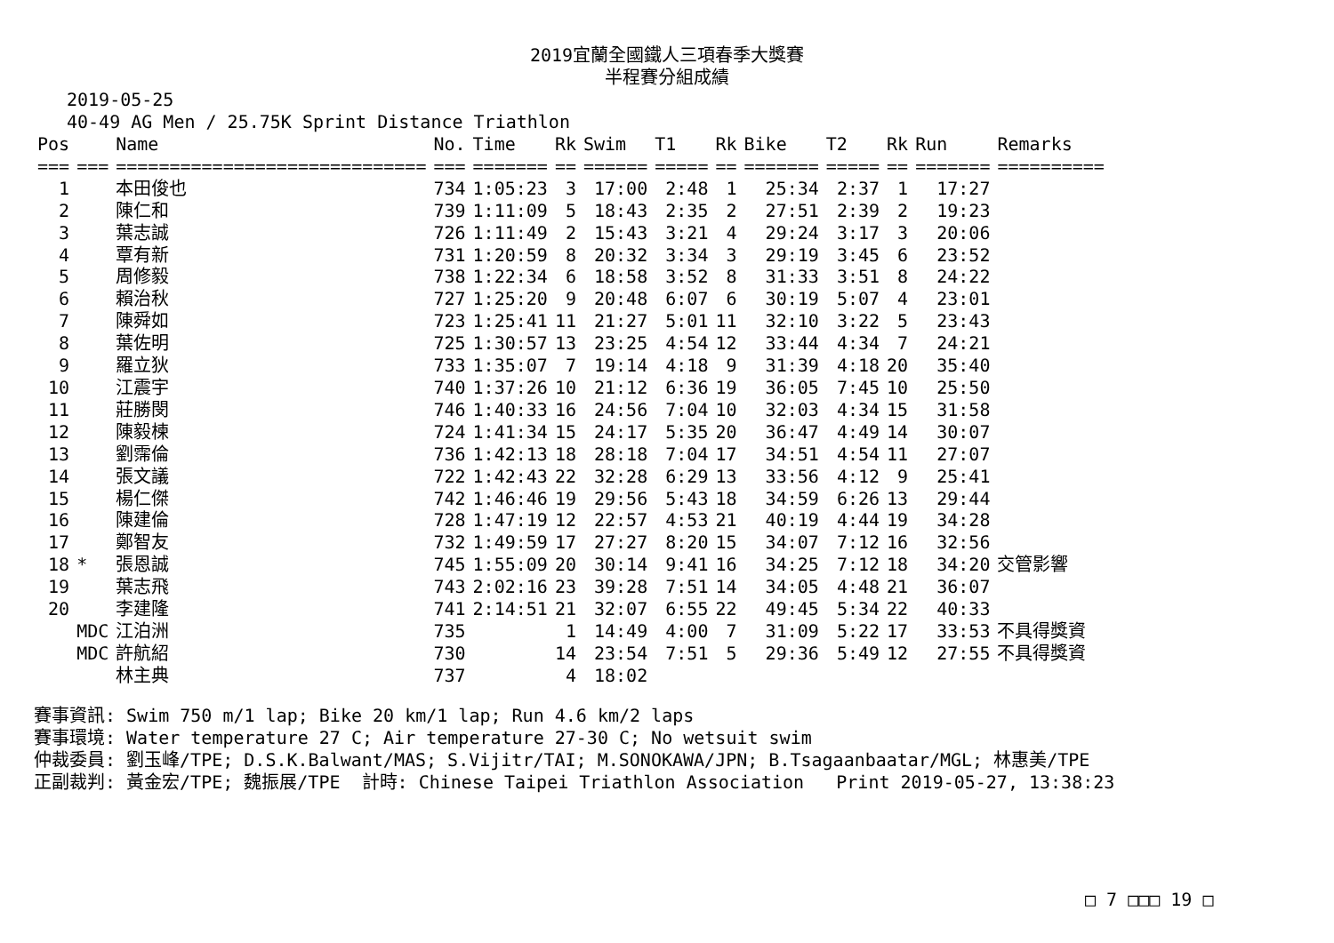2019宜蘭全國鐵人三項春季大獎賽
半程賽分組成績
2019-05-25
40-49 AG Men / 25.75K Sprint Distance Triathlon
| Pos | | Name | No. | Time | Rk | Swim | T1 | Rk | Bike | T2 | Rk | Run | Remarks |
| --- | --- | --- | --- | --- | --- | --- | --- | --- | --- | --- | --- | --- | --- |
| === | === | ============================= | === | ======= | == | ====== | ===== | == | ======= | ===== | == | ======= | ========== |
| 1 | | 本田俊也 | 734 | 1:05:23 | 3 | 17:00 | 2:48 | 1 | 25:34 | 2:37 | 1 | 17:27 | |
| 2 | | 陳仁和 | 739 | 1:11:09 | 5 | 18:43 | 2:35 | 2 | 27:51 | 2:39 | 2 | 19:23 | |
| 3 | | 葉志誠 | 726 | 1:11:49 | 2 | 15:43 | 3:21 | 4 | 29:24 | 3:17 | 3 | 20:06 | |
| 4 | | 覃有新 | 731 | 1:20:59 | 8 | 20:32 | 3:34 | 3 | 29:19 | 3:45 | 6 | 23:52 | |
| 5 | | 周修毅 | 738 | 1:22:34 | 6 | 18:58 | 3:52 | 8 | 31:33 | 3:51 | 8 | 24:22 | |
| 6 | | 賴治秋 | 727 | 1:25:20 | 9 | 20:48 | 6:07 | 6 | 30:19 | 5:07 | 4 | 23:01 | |
| 7 | | 陳舜如 | 723 | 1:25:41 | 11 | 21:27 | 5:01 | 11 | 32:10 | 3:22 | 5 | 23:43 | |
| 8 | | 葉佐明 | 725 | 1:30:57 | 13 | 23:25 | 4:54 | 12 | 33:44 | 4:34 | 7 | 24:21 | |
| 9 | | 羅立狄 | 733 | 1:35:07 | 7 | 19:14 | 4:18 | 9 | 31:39 | 4:18 | 20 | 35:40 | |
| 10 | | 江震宇 | 740 | 1:37:26 | 10 | 21:12 | 6:36 | 19 | 36:05 | 7:45 | 10 | 25:50 | |
| 11 | | 莊勝閔 | 746 | 1:40:33 | 16 | 24:56 | 7:04 | 10 | 32:03 | 4:34 | 15 | 31:58 | |
| 12 | | 陳毅楝 | 724 | 1:41:34 | 15 | 24:17 | 5:35 | 20 | 36:47 | 4:49 | 14 | 30:07 | |
| 13 | | 劉霈倫 | 736 | 1:42:13 | 18 | 28:18 | 7:04 | 17 | 34:51 | 4:54 | 11 | 27:07 | |
| 14 | | 張文議 | 722 | 1:42:43 | 22 | 32:28 | 6:29 | 13 | 33:56 | 4:12 | 9 | 25:41 | |
| 15 | | 楊仁傑 | 742 | 1:46:46 | 19 | 29:56 | 5:43 | 18 | 34:59 | 6:26 | 13 | 29:44 | |
| 16 | | 陳建倫 | 728 | 1:47:19 | 12 | 22:57 | 4:53 | 21 | 40:19 | 4:44 | 19 | 34:28 | |
| 17 | | 鄭智友 | 732 | 1:49:59 | 17 | 27:27 | 8:20 | 15 | 34:07 | 7:12 | 16 | 32:56 | |
| 18 | * | 張恩誠 | 745 | 1:55:09 | 20 | 30:14 | 9:41 | 16 | 34:25 | 7:12 | 18 | 34:20 | 交管影響 |
| 19 | | 葉志飛 | 743 | 2:02:16 | 23 | 39:28 | 7:51 | 14 | 34:05 | 4:48 | 21 | 36:07 | |
| 20 | | 李建隆 | 741 | 2:14:51 | 21 | 32:07 | 6:55 | 22 | 49:45 | 5:34 | 22 | 40:33 | |
| | MDC | 江泊洲 | 735 | | 1 | 14:49 | 4:00 | 7 | 31:09 | 5:22 | 17 | 33:53 | 不具得獎資 |
| | MDC | 許航紹 | 730 | | 14 | 23:54 | 7:51 | 5 | 29:36 | 5:49 | 12 | 27:55 | 不具得獎資 |
| | | 林主典 | 737 | | 4 | 18:02 | | | | | | | |
賽事資訊: Swim 750 m/1 lap; Bike 20 km/1 lap; Run 4.6 km/2 laps
賽事環境: Water temperature 27 C; Air temperature 27-30 C; No wetsuit swim
仲裁委員: 劉玉峰/TPE; D.S.K.Balwant/MAS; S.Vijitr/TAI; M.SONOKAWA/JPN; B.Tsagaanbaatar/MGL; 林惠美/TPE
正副裁判: 黃金宏/TPE; 魏振展/TPE 計時: Chinese Taipei Triathlon Association Print 2019-05-27, 13:38:23
□ 7 □□□ 19 □